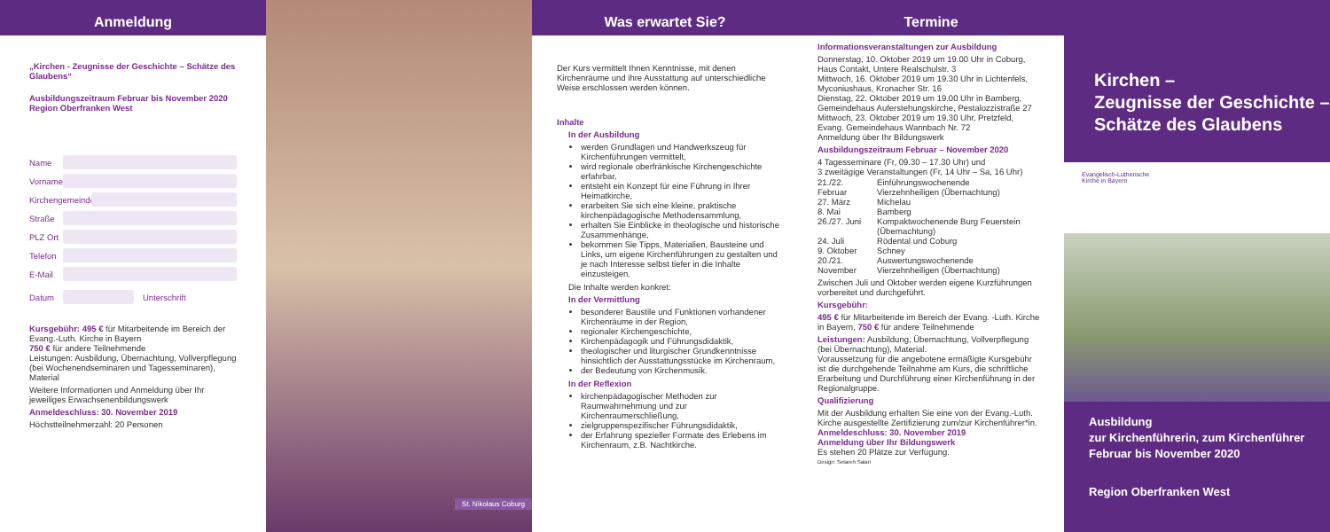Anmeldung
„Kirchen - Zeugnisse der Geschichte – Schätze des Glaubens“
Ausbildungszeitraum Februar bis November 2020
Region Oberfranken West
Name
Vorname
Kirchengemeinde
Straße
PLZ Ort
Telefon
E-Mail
Datum Unterschrift
Kursgebühr: 495 € für Mitarbeitende im Bereich der Evang.-Luth. Kirche in Bayern
750 € für andere Teilnehmende
Leistungen: Ausbildung, Übernachtung, Vollverpflegung (bei Wochenendseminaren und Tagesseminaren), Material
Weitere Informationen und Anmeldung über Ihr jeweiliges Erwachsenenbildungswerk
Anmeldeschluss: 30. November 2019
Höchstteilnehmerzahl: 20 Personen
St. Nikolaus Coburg
Was erwartet Sie? Termine
Der Kurs vermittelt Ihnen Kenntnisse, mit denen Kirchenräume und ihre Ausstattung auf unterschiedliche Weise erschlossen werden können.
Inhalte
In der Ausbildung
werden Grundlagen und Handwerkszeug für Kirchenführungen vermittelt,
wird regionale oberfränkische Kirchengeschichte erfahrbar,
entsteht ein Konzept für eine Führung in Ihrer Heimatkirche,
erarbeiten Sie sich eine kleine, praktische kirchenpädagogische Methodensammlung,
erhalten Sie Einblicke in theologische und historische Zusammenhänge,
bekommen Sie Tipps, Materialien, Bausteine und Links, um eigene Kirchenführungen zu gestalten und je nach Interesse selbst tiefer in die Inhalte einzusteigen.
Die Inhalte werden konkret:
In der Vermittlung
besonderer Baustile und Funktionen vorhandener Kirchenräume in der Region,
regionaler Kirchengeschichte,
Kirchenpädagogik und Führungsdidaktik,
theologischer und liturgischer Grundkenntnisse hinsichtlich der Ausstattungsstücke im Kirchenraum,
der Bedeutung von Kirchenmusik.
In der Reflexion
kirchenpädagogischer Methoden zur Raumwahrnehmung und zur Kirchenraumerschließung,
zielgruppenspezifischer Führungsdidaktik,
der Erfahrung spezieller Formate des Erlebens im Kirchenraum, z.B. Nachtkirche.
Informationsveranstaltungen zur Ausbildung
Donnerstag, 10. Oktober 2019 um 19.00 Uhr in Coburg, Haus Contakt, Untere Realschulstr. 3
Mittwoch, 16. Oktober 2019 um 19.30 Uhr in Lichtenfels, Myconiushaus, Kronacher Str. 16
Dienstag, 22. Oktober 2019 um 19.00 Uhr in Bamberg, Gemeindehaus Auferstehungskirche, Pestalozzistraße 27
Mittwoch, 23. Oktober 2019 um 19.30 Uhr, Pretzfeld, Evang. Gemeindehaus Wannbach Nr. 72
Anmeldung über Ihr Bildungswerk
Ausbildungszeitraum Februar – November 2020
4 Tagesseminare (Fr, 09.30 – 17.30 Uhr) und
3 zweitägige Veranstaltungen (Fr, 14 Uhr – Sa, 16 Uhr)
| 21./22. Februar | Einführungswochenende Vierzehnheiligen (Übernachtung) |
| 27. März | Michelau |
| 8. Mai | Bamberg |
| 26./27. Juni | Kompaktwochenende Burg Feuerstein (Übernachtung) |
| 24. Juli | Rödental und Coburg |
| 9. Oktober | Schney |
| 20./21. November | Auswertungswochenende Vierzehnheiligen (Übernachtung) |
Zwischen Juli und Oktober werden eigene Kurzführungen vorbereitet und durchgeführt.
Kursgebühr:
495 € für Mitarbeitende im Bereich der Evang. -Luth. Kirche in Bayern, 750 € für andere Teilnehmende
Leistungen: Ausbildung, Übernachtung, Vollverpflegung (bei Übernachtung), Material.
Voraussetzung für die angebotene ermäßigte Kursgebühr ist die durchgehende Teilnahme am Kurs, die schriftliche Erarbeitung und Durchführung einer Kirchenführung in der Regionalgruppe.
Qualifizierung
Mit der Ausbildung erhalten Sie eine von der Evang.-Luth. Kirche ausgestellte Zertifizierung zum/zur Kirchenführer*in.
Anmeldeschluss: 30. November 2019
Anmeldung über Ihr Bildungswerk
Es stehen 20 Plätze zur Verfügung.
Design: Setareh Salari
Kirchen –
Zeugnisse der Geschichte –
Schätze des Glaubens
Evangelisch-Lutherische
Kirche in Bayern
Ausbildung
zur Kirchenführerin, zum Kirchenführer
Februar bis November 2020
Region Oberfranken West